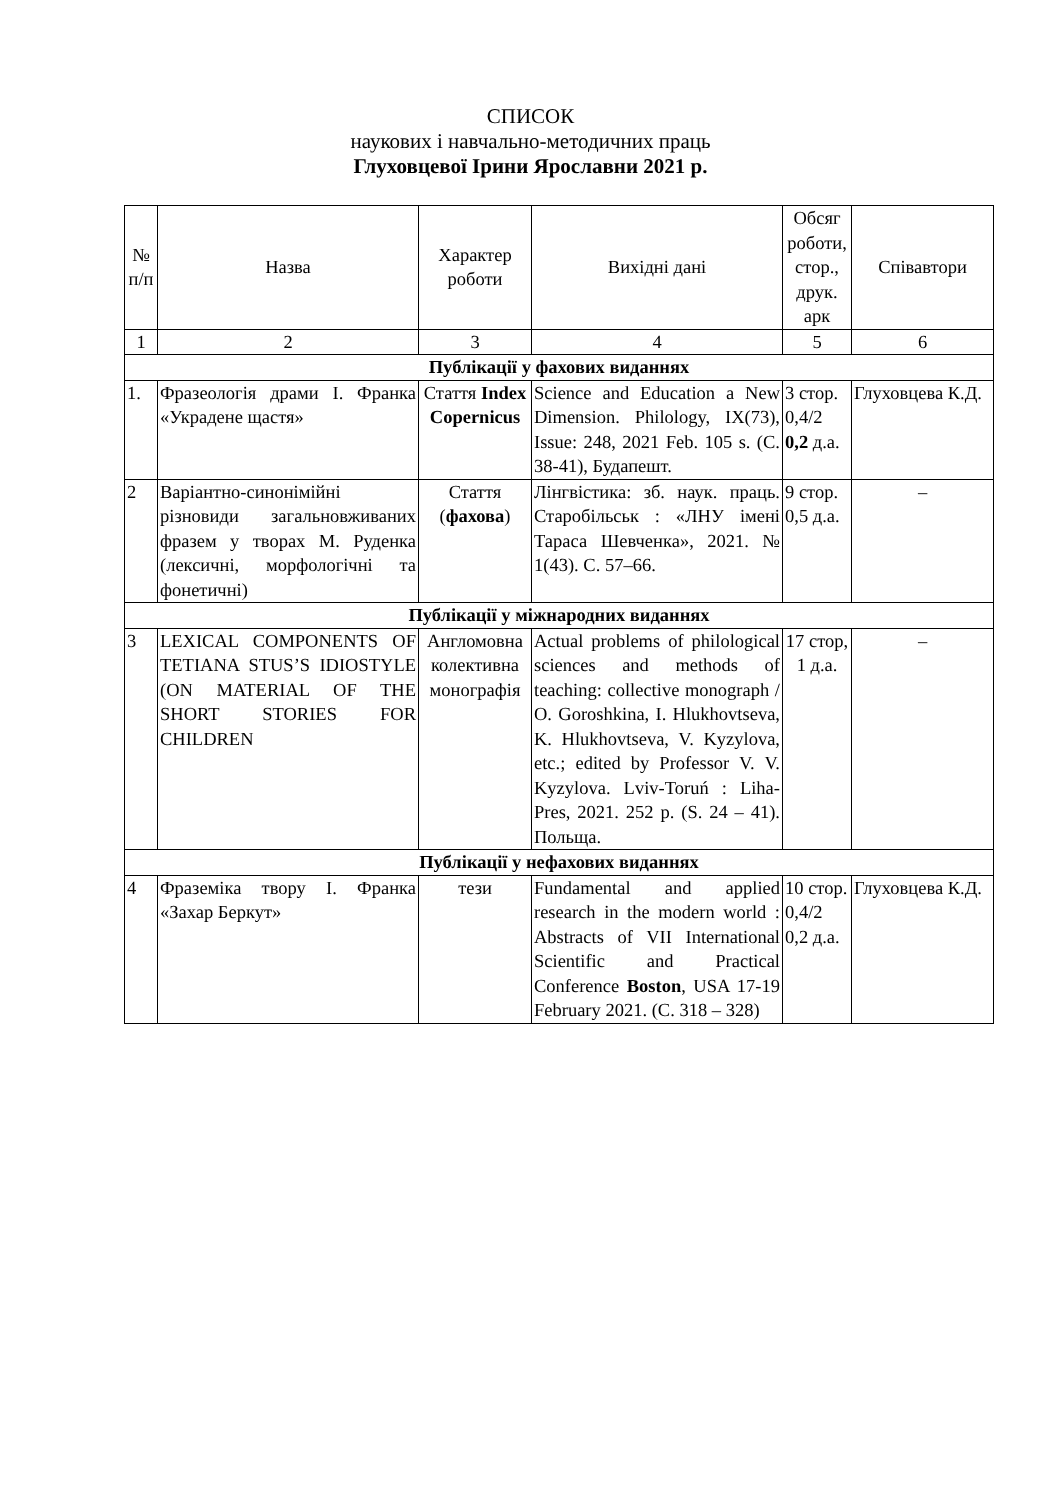СПИСОК
наукових і навчально-методичних праць
Глуховцевої Ірини Ярославни 2021 р.
| № п/п | Назва | Характер роботи | Вихідні дані | Обсяг роботи, стор., друк. арк | Співавтори |
| --- | --- | --- | --- | --- | --- |
| 1 | 2 | 3 | 4 | 5 | 6 |
| Публікації у фахових виданнях | | | | | |
| 1. | Фразеологія драми І. Франка «Украдене щастя» | Стаття Index Copernicus | Science and Education a New Dimension. Philology, IX(73), Issue: 248, 2021 Feb. 105 s. (С. 38-41), Будапешт. | 3 стор. 0,4/2 0,2 д.а. | Глуховцева К.Д. |
| 2 | Варіантно-синонімійні різновиди загальновживаних фразем у творах М. Руденка (лексичні, морфологічні та фонетичні) | Стаття ( фахова ) | Лінгвістика: зб. наук. праць. Старобільськ : «ЛНУ імені Тараса Шевченка», 2021. № 1(43). С. 57–66. | 9 стор. 0,5 д.а. | – |
| Публікації у міжнародних виданнях | | | | | |
| 3 | LEXICAL COMPONENTS OF TETIANA STUS’S IDIOSTYLE (ON MATERIAL OF THE SHORT STORIES FOR CHILDREN | Англомовна колективна монографія | Actual problems of philological sciences and methods of teaching: collective monograph / O. Goroshkina, I. Hlukhovtseva, K. Hlukhovtseva, V. Kyzylova, etc.; edited by Professor V. V. Kyzylova. Lviv-Toruń : Liha-Pres, 2021. 252 p. (S. 24 – 41). Польща. | 17 стор, 1 д.а. | – |
| Публікації у нефахових виданнях | | | | | |
| 4 | Фраземіка твору І. Франка «Захар Беркут» | тези | Fundamental and applied research in the modern world : Abstracts of VII International Scientific and Practical Conference Boston , USA 17-19 February 2021. (С. 318 – 328) | 10 стор. 0,4/2 0,2 д.а. | Глуховцева К.Д. |